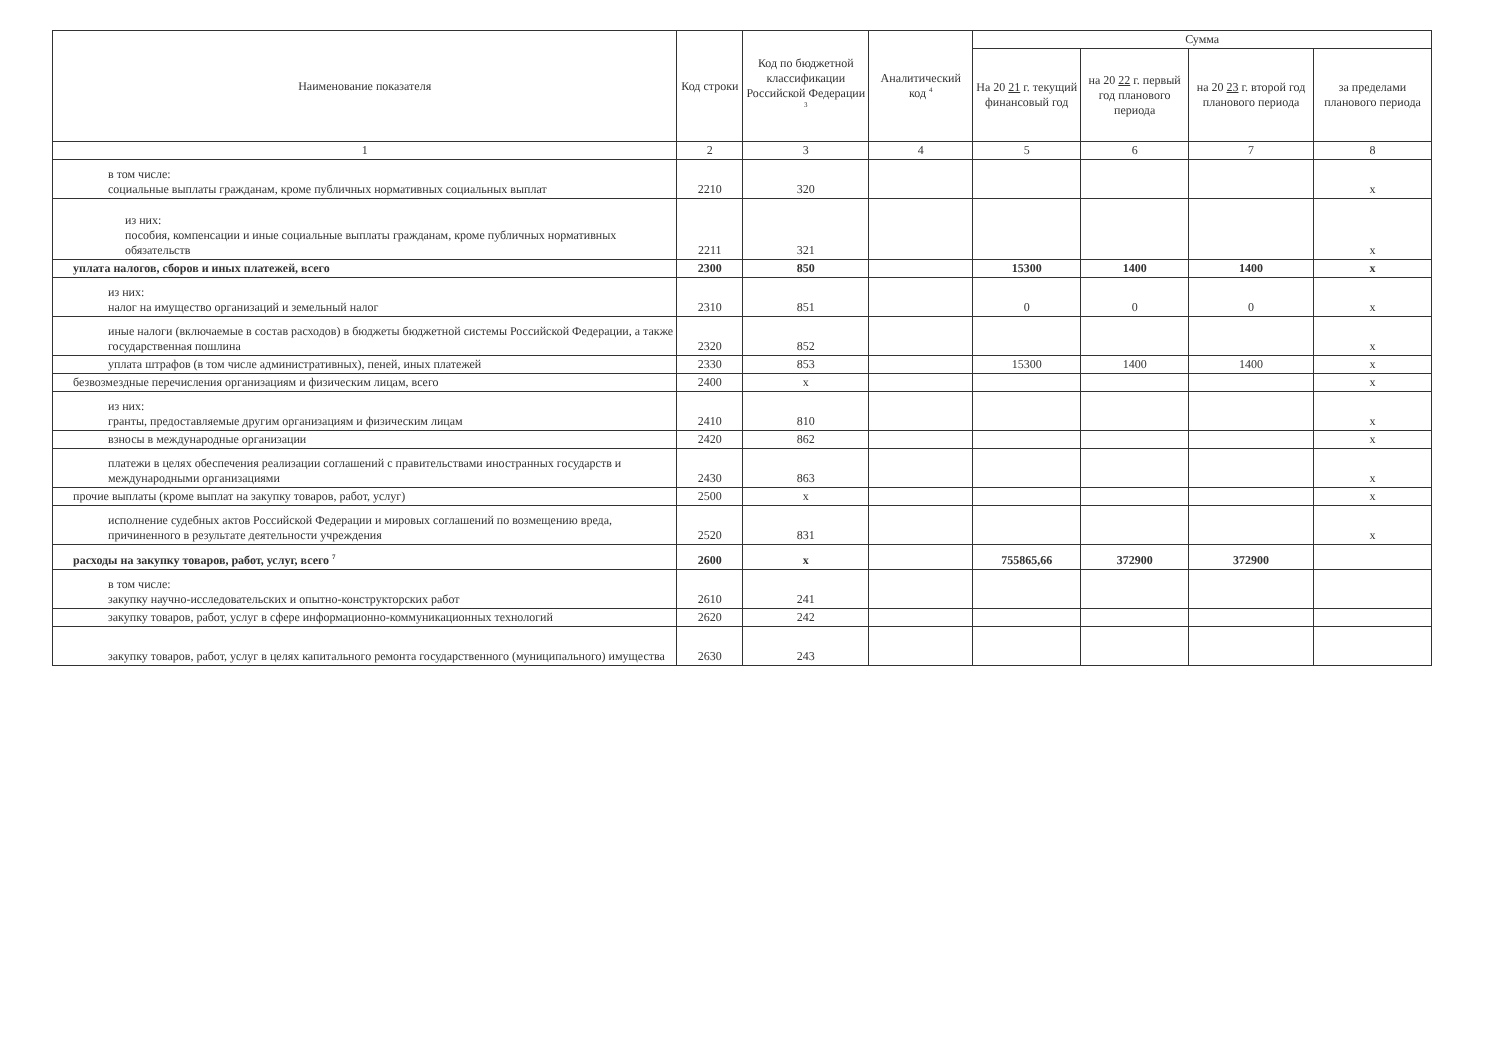| Наименование показателя | Код строки | Код по бюджетной классификации Российской Федерации <sup>3</sup> | Аналитический код <sup>4</sup> | Сумма | | | |
| --- | --- | --- | --- | --- | --- | --- | --- |
| | | | | На 20 21 г. текущий финансовый год | на 20 22 г. первый год планового периода | на 20 23 г. второй год планового периода | за пределами планового периода |
| 1 | 2 | 3 | 4 | 5 | 6 | 7 | 8 |
| в том числе: социальные выплаты гражданам, кроме публичных нормативных социальных выплат | 2210 | 320 | | | | | x |
| из них: пособия, компенсации и иные социальные выплаты гражданам, кроме публичных нормативных обязательств | 2211 | 321 | | | | | x |
| уплата налогов, сборов и иных платежей, всего | 2300 | 850 | | 15300 | 1400 | 1400 | x |
| из них: налог на имущество организаций и земельный налог | 2310 | 851 | | 0 | 0 | 0 | x |
| иные налоги (включаемые в состав расходов) в бюджеты бюджетной системы Российской Федерации, а также государственная пошлина | 2320 | 852 | | | | | x |
| уплата штрафов (в том числе административных), пеней, иных платежей | 2330 | 853 | | 15300 | 1400 | 1400 | x |
| безвозмездные перечисления организациям и физическим лицам, всего | 2400 | x | | | | | x |
| из них: гранты, предоставляемые другим организациям и физическим лицам | 2410 | 810 | | | | | x |
| взносы в международные организации | 2420 | 862 | | | | | x |
| платежи в целях обеспечения реализации соглашений с правительствами иностранных государств и международными организациями | 2430 | 863 | | | | | x |
| прочие выплаты (кроме выплат на закупку товаров, работ, услуг) | 2500 | x | | | | | x |
| исполнение судебных актов Российской Федерации и мировых соглашений по возмещению вреда, причиненного в результате деятельности учреждения | 2520 | 831 | | | | | x |
| расходы на закупку товаров, работ, услуг, всего <sup>7</sup> | 2600 | x | | 755865,66 | 372900 | 372900 | |
| в том числе: закупку научно-исследовательских и опытно-конструкторских работ | 2610 | 241 | | | | | |
| закупку товаров, работ, услуг в сфере информационно-коммуникационных технологий | 2620 | 242 | | | | | |
| закупку товаров, работ, услуг в целях капитального ремонта государственного (муниципального) имущества | 2630 | 243 | | | | | |